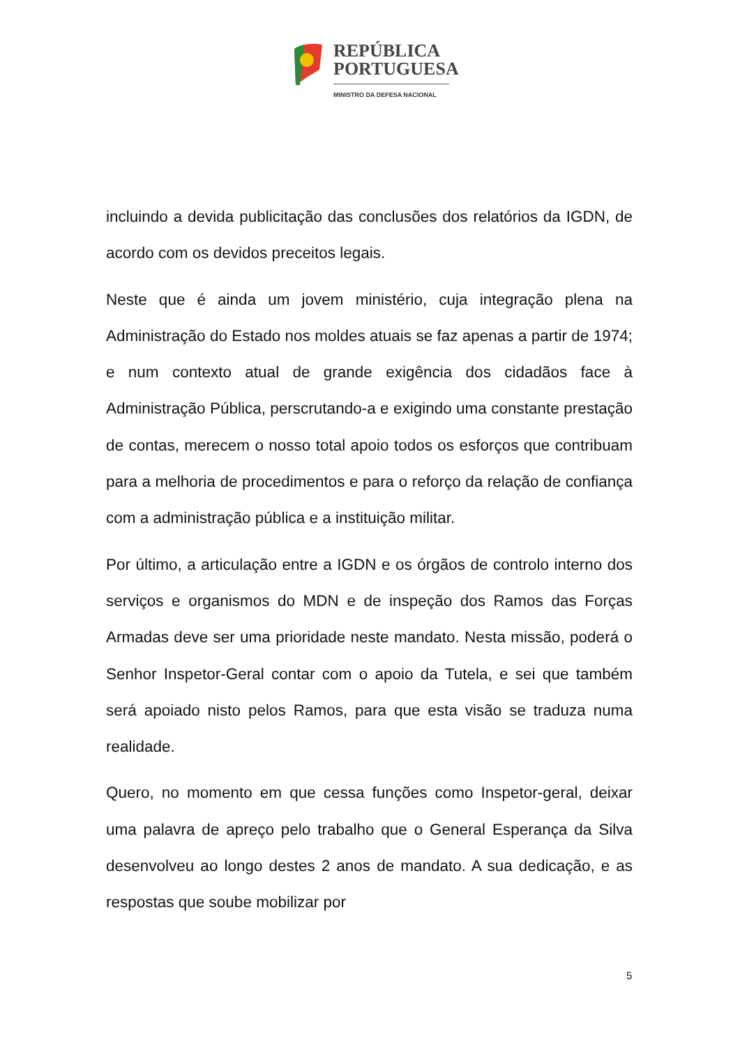REPÚBLICA
PORTUGUESA
MINISTRO DA DEFESA NACIONAL
incluindo a devida publicitação das conclusões dos relatórios da IGDN, de acordo com os devidos preceitos legais.
Neste que é ainda um jovem ministério, cuja integração plena na Administração do Estado nos moldes atuais se faz apenas a partir de 1974; e num contexto atual de grande exigência dos cidadãos face à Administração Pública, perscrutando-a e exigindo uma constante prestação de contas, merecem o nosso total apoio todos os esforços que contribuam para a melhoria de procedimentos e para o reforço da relação de confiança com a administração pública e a instituição militar.
Por último, a articulação entre a IGDN e os órgãos de controlo interno dos serviços e organismos do MDN e de inspeção dos Ramos das Forças Armadas deve ser uma prioridade neste mandato. Nesta missão, poderá o Senhor Inspetor-Geral contar com o apoio da Tutela, e sei que também será apoiado nisto pelos Ramos, para que esta visão se traduza numa realidade.
Quero, no momento em que cessa funções como Inspetor-geral, deixar uma palavra de apreço pelo trabalho que o General Esperança da Silva desenvolveu ao longo destes 2 anos de mandato. A sua dedicação, e as respostas que soube mobilizar por
5